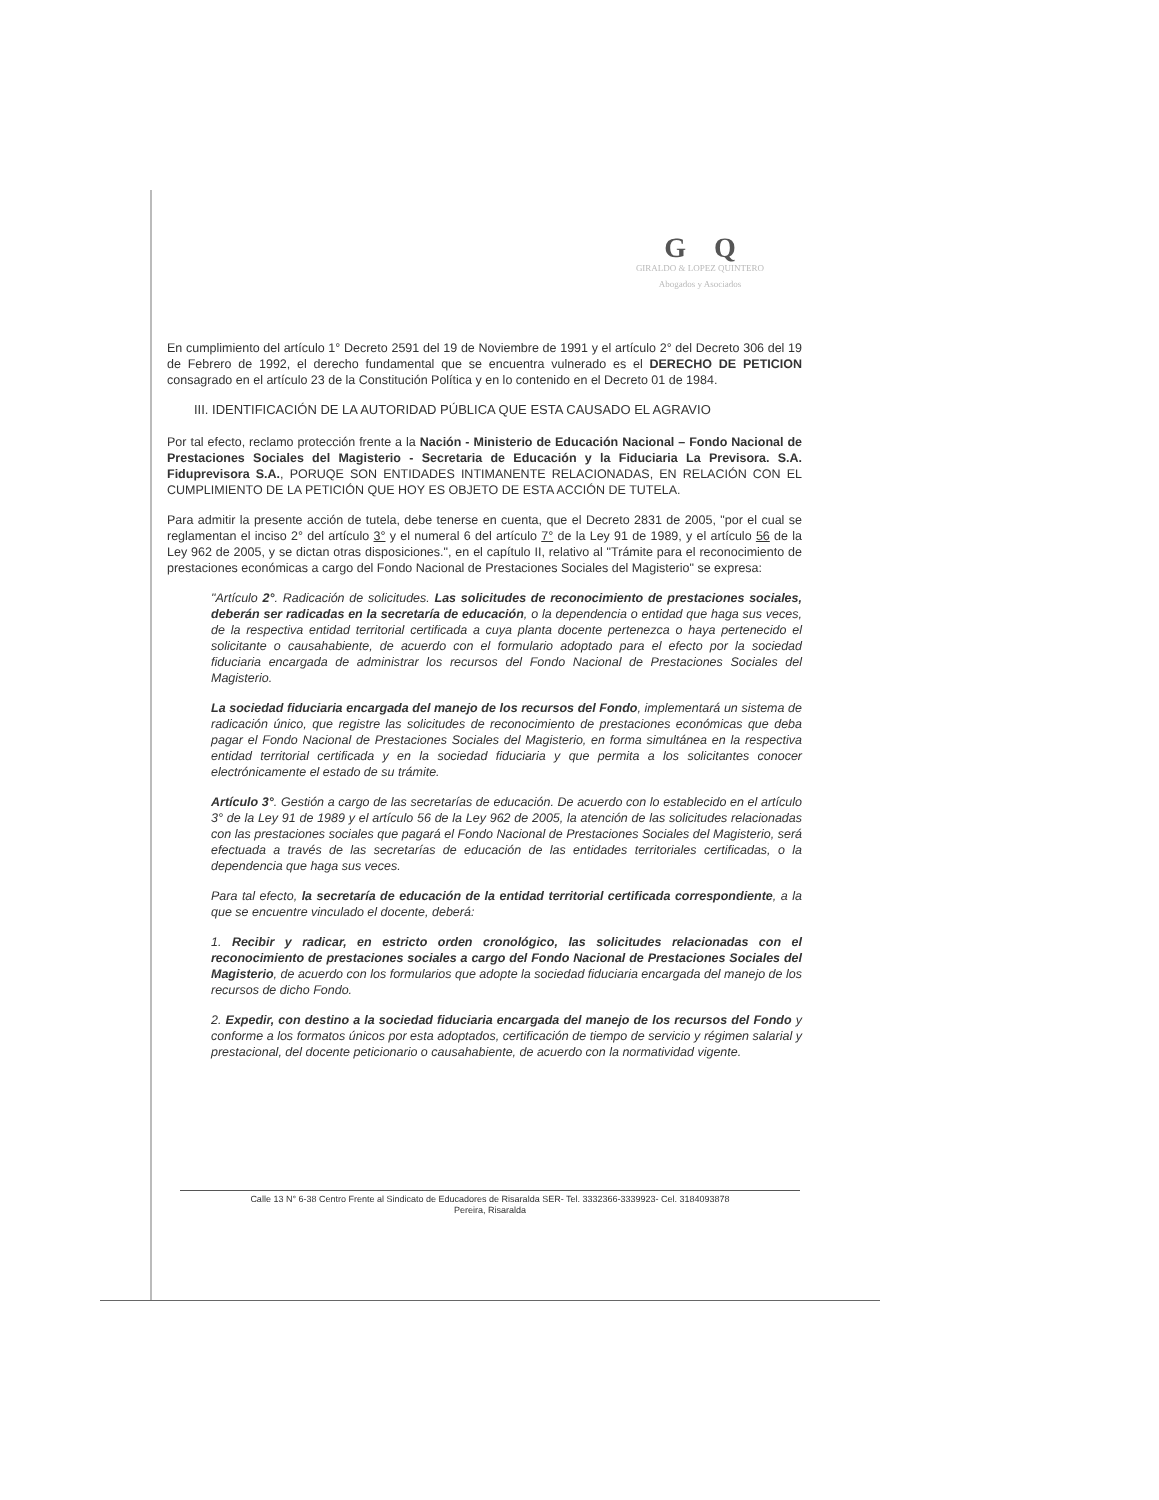G Q
GIRALDO & LOPEZ QUINTERO
Abogados y Asociados
En cumplimiento del artículo 1° Decreto 2591 del 19 de Noviembre de 1991 y el artículo 2° del Decreto 306 del 19 de Febrero de 1992, el derecho fundamental que se encuentra vulnerado es el DERECHO DE PETICION consagrado en el artículo 23 de la Constitución Política y en lo contenido en el Decreto 01 de 1984.
III. IDENTIFICACIÓN DE LA AUTORIDAD PÚBLICA QUE ESTA CAUSADO EL AGRAVIO
Por tal efecto, reclamo protección frente a la Nación - Ministerio de Educación Nacional – Fondo Nacional de Prestaciones Sociales del Magisterio - Secretaria de Educación y la Fiduciaria La Previsora. S.A. Fiduprevisora S.A., PORUQE SON ENTIDADES INTIMANENTE RELACIONADAS, EN RELACIÓN CON EL CUMPLIMIENTO DE LA PETICIÓN QUE HOY ES OBJETO DE ESTA ACCIÓN DE TUTELA.
Para admitir la presente acción de tutela, debe tenerse en cuenta, que el Decreto 2831 de 2005, "por el cual se reglamentan el inciso 2° del artículo 3° y el numeral 6 del artículo 7° de la Ley 91 de 1989, y el artículo 56 de la Ley 962 de 2005, y se dictan otras disposiciones.", en el capítulo II, relativo al "Trámite para el reconocimiento de prestaciones económicas a cargo del Fondo Nacional de Prestaciones Sociales del Magisterio" se expresa:
"Artículo 2°. Radicación de solicitudes. Las solicitudes de reconocimiento de prestaciones sociales, deberán ser radicadas en la secretaría de educación, o la dependencia o entidad que haga sus veces, de la respectiva entidad territorial certificada a cuya planta docente pertenezca o haya pertenecido el solicitante o causahabiente, de acuerdo con el formulario adoptado para el efecto por la sociedad fiduciaria encargada de administrar los recursos del Fondo Nacional de Prestaciones Sociales del Magisterio.
La sociedad fiduciaria encargada del manejo de los recursos del Fondo, implementará un sistema de radicación único, que registre las solicitudes de reconocimiento de prestaciones económicas que deba pagar el Fondo Nacional de Prestaciones Sociales del Magisterio, en forma simultánea en la respectiva entidad territorial certificada y en la sociedad fiduciaria y que permita a los solicitantes conocer electrónicamente el estado de su trámite.
Artículo 3°. Gestión a cargo de las secretarías de educación. De acuerdo con lo establecido en el artículo 3° de la Ley 91 de 1989 y el artículo 56 de la Ley 962 de 2005, la atención de las solicitudes relacionadas con las prestaciones sociales que pagará el Fondo Nacional de Prestaciones Sociales del Magisterio, será efectuada a través de las secretarías de educación de las entidades territoriales certificadas, o la dependencia que haga sus veces.
Para tal efecto, la secretaría de educación de la entidad territorial certificada correspondiente, a la que se encuentre vinculado el docente, deberá:
1. Recibir y radicar, en estricto orden cronológico, las solicitudes relacionadas con el reconocimiento de prestaciones sociales a cargo del Fondo Nacional de Prestaciones Sociales del Magisterio, de acuerdo con los formularios que adopte la sociedad fiduciaria encargada del manejo de los recursos de dicho Fondo.
2. Expedir, con destino a la sociedad fiduciaria encargada del manejo de los recursos del Fondo y conforme a los formatos únicos por esta adoptados, certificación de tiempo de servicio y régimen salarial y prestacional, del docente peticionario o causahabiente, de acuerdo con la normatividad vigente.
Calle 13 N° 6-38 Centro Frente al Sindicato de Educadores de Risaralda SER- Tel. 3332366-3339923- Cel. 3184093878
Pereira, Risaralda